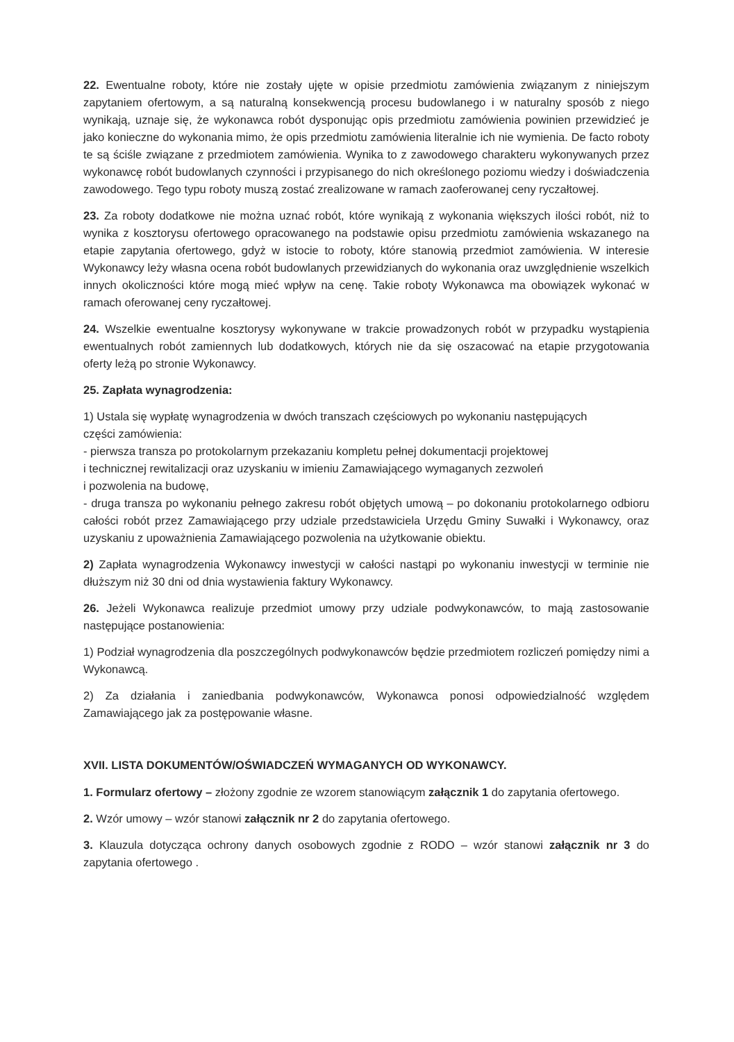22. Ewentualne roboty, które nie zostały ujęte w opisie przedmiotu zamówienia związanym z niniejszym zapytaniem ofertowym, a są naturalną konsekwencją procesu budowlanego i w naturalny sposób z niego wynikają, uznaje się, że wykonawca robót dysponując opis przedmiotu zamówienia powinien przewidzieć je jako konieczne do wykonania mimo, że opis przedmiotu zamówienia literalnie ich nie wymienia. De facto roboty te są ściśle związane z przedmiotem zamówienia. Wynika to z zawodowego charakteru wykonywanych przez wykonawcę robót budowlanych czynności i przypisanego do nich określonego poziomu wiedzy i doświadczenia zawodowego. Tego typu roboty muszą zostać zrealizowane w ramach zaoferowanej ceny ryczałtowej.
23. Za roboty dodatkowe nie można uznać robót, które wynikają z wykonania większych ilości robót, niż to wynika z kosztorysu ofertowego opracowanego na podstawie opisu przedmiotu zamówienia wskazanego na etapie zapytania ofertowego, gdyż w istocie to roboty, które stanowią przedmiot zamówienia. W interesie Wykonawcy leży własna ocena robót budowlanych przewidzianych do wykonania oraz uwzględnienie wszelkich innych okoliczności które mogą mieć wpływ na cenę. Takie roboty Wykonawca ma obowiązek wykonać w ramach oferowanej ceny ryczałtowej.
24. Wszelkie ewentualne kosztorysy wykonywane w trakcie prowadzonych robót w przypadku wystąpienia ewentualnych robót zamiennych lub dodatkowych, których nie da się oszacować na etapie przygotowania oferty leżą po stronie Wykonawcy.
25. Zapłata wynagrodzenia:
1) Ustala się wypłatę wynagrodzenia w dwóch transzach częściowych po wykonaniu następujących
części zamówienia:
- pierwsza transza po protokolarnym przekazaniu kompletu pełnej dokumentacji projektowej
i technicznej rewitalizacji oraz uzyskaniu w imieniu Zamawiającego wymaganych zezwoleń
i pozwolenia na budowę,
- druga transza po wykonaniu pełnego zakresu robót objętych umową – po dokonaniu protokolarnego odbioru całości robót przez Zamawiającego przy udziale przedstawiciela Urzędu Gminy Suwałki i Wykonawcy, oraz uzyskaniu z upoważnienia Zamawiającego pozwolenia na użytkowanie obiektu.
2) Zapłata wynagrodzenia Wykonawcy inwestycji w całości nastąpi po wykonaniu inwestycji w terminie nie dłuższym niż 30 dni od dnia wystawienia faktury Wykonawcy.
26. Jeżeli Wykonawca realizuje przedmiot umowy przy udziale podwykonawców, to mają zastosowanie następujące postanowienia:
1) Podział wynagrodzenia dla poszczególnych podwykonawców będzie przedmiotem rozliczeń pomiędzy nimi a Wykonawcą.
2) Za działania i zaniedbania podwykonawców, Wykonawca ponosi odpowiedzialność względem Zamawiającego jak za postępowanie własne.
XVII. LISTA DOKUMENTÓW/OŚWIADCZEŃ WYMAGANYCH OD WYKONAWCY.
1. Formularz ofertowy – złożony zgodnie ze wzorem stanowiącym załącznik 1 do zapytania ofertowego.
2. Wzór umowy – wzór stanowi załącznik nr 2 do zapytania ofertowego.
3. Klauzula dotycząca ochrony danych osobowych zgodnie z RODO – wzór stanowi załącznik nr 3 do zapytania ofertowego .